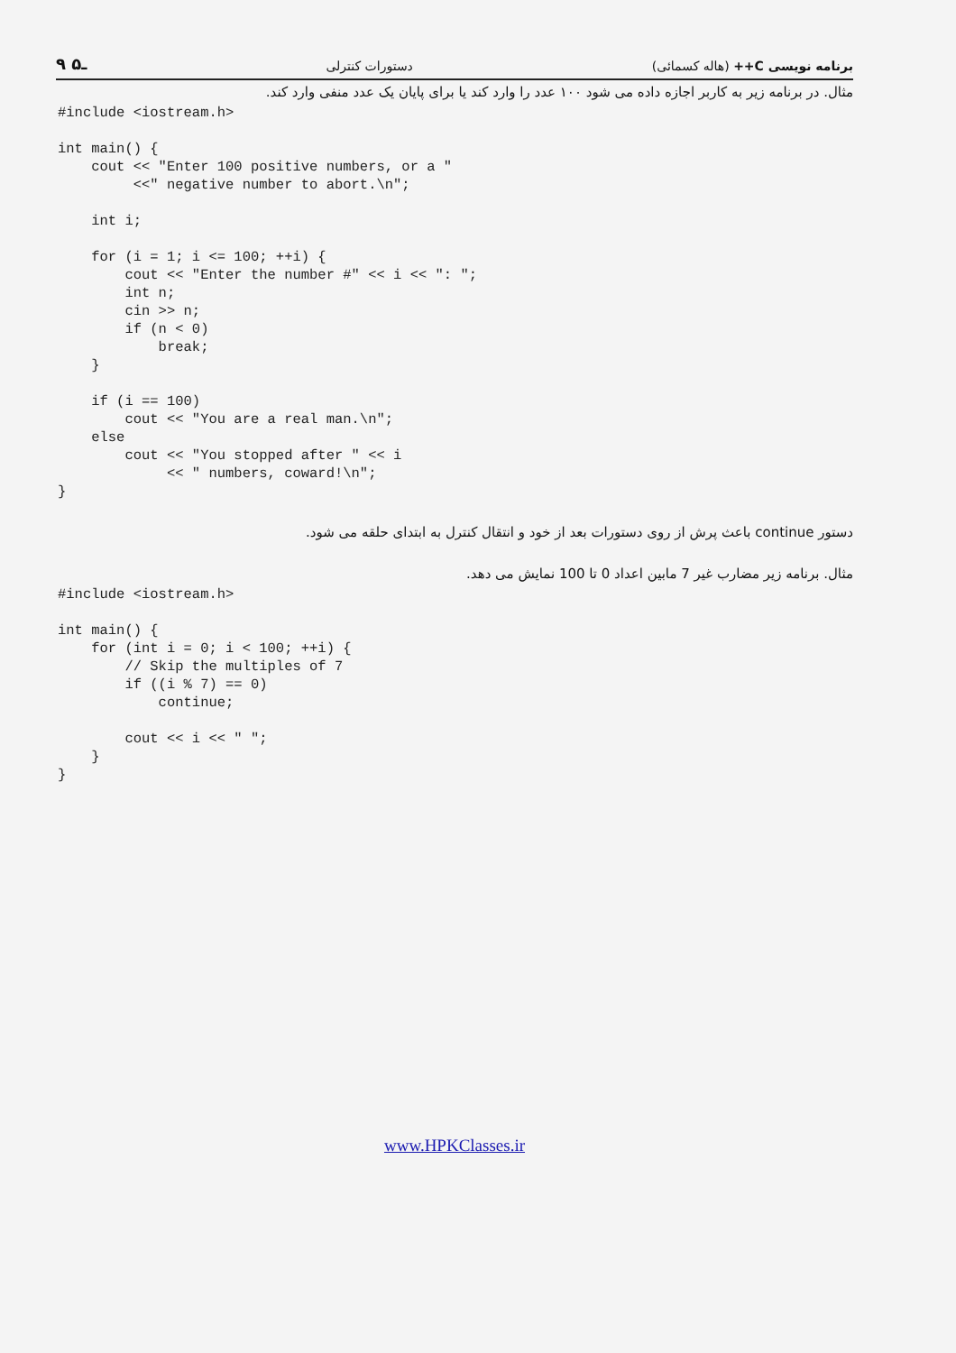۹ ـ۵ دستورات کنترلی برنامه نویسی C++ (هاله کسمائی)
مثال. در برنامه زیر به کاربر اجازه داده می شود ۱۰۰ عدد را وارد کند یا برای پایان یک عدد منفی وارد کند.
#include <iostream.h>

int main() {
    cout << "Enter 100 positive numbers, or a "
         <<" negative number to abort.\n";

    int i;

    for (i = 1; i <= 100; ++i) {
        cout << "Enter the number #" << i << ": ";
        int n;
        cin >> n;
        if (n < 0)
            break;
    }

    if (i == 100)
        cout << "You are a real man.\n";
    else
        cout << "You stopped after " << i
             << " numbers, coward!\n";
}
دستور continue باعث پرش از روی دستورات بعد از خود و انتقال کنترل به ابتدای حلقه می شود.
مثال. برنامه زیر مضارب غیر 7 مابین اعداد 0 تا 100 نمایش می دهد.
#include <iostream.h>

int main() {
    for (int i = 0; i < 100; ++i) {
        // Skip the multiples of 7
        if ((i % 7) == 0)
            continue;

        cout << i << " ";
    }
}
www.HPKClasses.ir